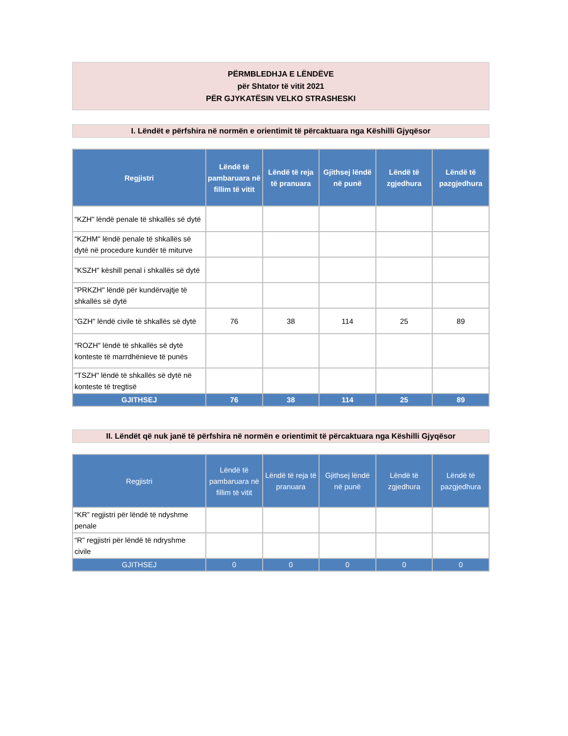PËRMBLEDHJA E LËNDËVE
për Shtator të vitit 2021
PËR GJYKATËSIN VELKO STRASHESKI
I. Lëndët e përfshira në normën e orientimit të përcaktuara nga Këshilli Gjyqësor
| Regjistri | Lëndë të pambaruara në fillim të vitit | Lëndë të reja të pranuara | Gjithsej lëndë në punë | Lëndë të zgjedhura | Lëndë të pazgjedhura |
| --- | --- | --- | --- | --- | --- |
| “KZH" lëndë penale të shkallës së dytë | | | | | |
| “KZHM" lëndë penale të shkallës së dytë në procedure kundër të miturve | | | | | |
| "KSZH" këshill penal i shkallës së dytë | | | | | |
| "PRKZH" lëndë për kundërvajtje të shkallës së dytë | | | | | |
| "GZH" lëndë civile të shkallës së dytë | 76 | 38 | 114 | 25 | 89 |
| "ROZH" lëndë të shkallës së dytë konteste të marrdhënieve të punës | | | | | |
| "TSZH" lëndë të shkallës së dytë në konteste të tregtisë | | | | | |
| GJITHSEJ | 76 | 38 | 114 | 25 | 89 |
II. Lëndët që nuk janë të përfshira në normën e orientimit të përcaktuara nga Këshilli Gjyqësor
| Regjistri | Lëndë të pambaruara në fillim të vitit | Lëndë të reja të pranuara | Gjithsej lëndë në punë | Lëndë të zgjedhura | Lëndë të pazgjedhura |
| --- | --- | --- | --- | --- | --- |
| “KR” regjistri për lëndë të ndyshme penale | | | | | |
| “R” regjistri për lëndë të ndryshme civile | | | | | |
| GJITHSEJ | 0 | 0 | 0 | 0 | 0 |